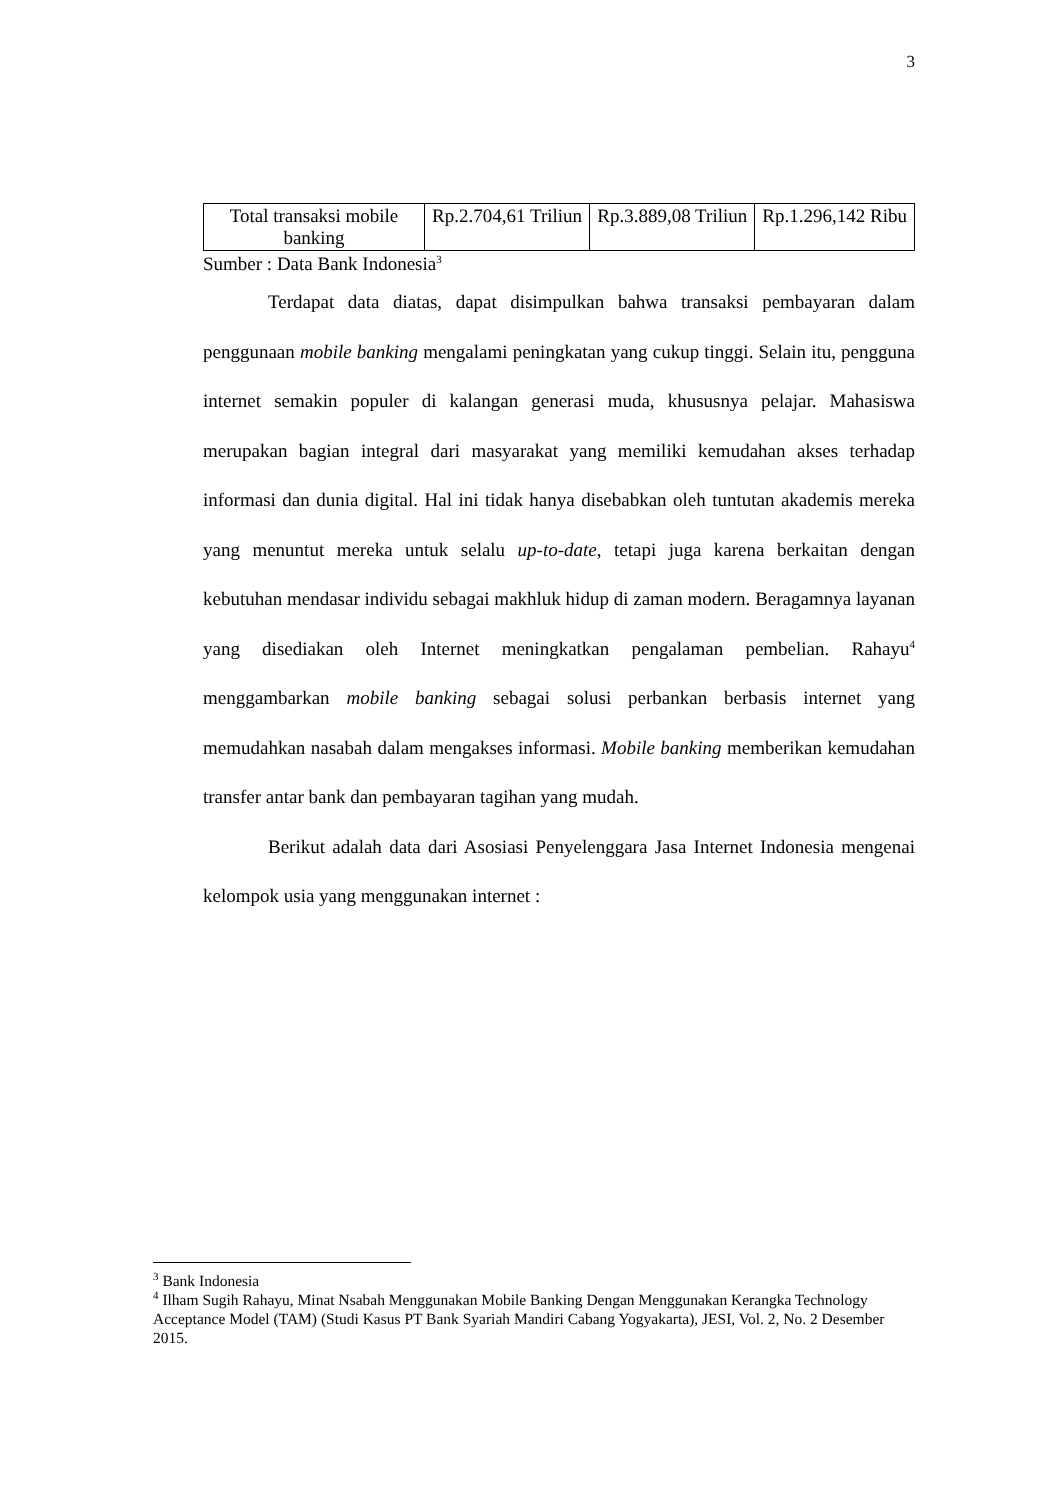3
| Total transaksi mobile banking | Rp.2.704,61 Triliun | Rp.3.889,08 Triliun | Rp.1.296,142 Ribu |
Sumber : Data Bank Indonesia<sup>3</sup>
Terdapat data diatas, dapat disimpulkan bahwa transaksi pembayaran dalam penggunaan mobile banking mengalami peningkatan yang cukup tinggi. Selain itu, pengguna internet semakin populer di kalangan generasi muda, khususnya pelajar. Mahasiswa merupakan bagian integral dari masyarakat yang memiliki kemudahan akses terhadap informasi dan dunia digital. Hal ini tidak hanya disebabkan oleh tuntutan akademis mereka yang menuntut mereka untuk selalu up-to-date, tetapi juga karena berkaitan dengan kebutuhan mendasar individu sebagai makhluk hidup di zaman modern. Beragamnya layanan yang disediakan oleh Internet meningkatkan pengalaman pembelian. Rahayu<sup>4</sup> menggambarkan mobile banking sebagai solusi perbankan berbasis internet yang memudahkan nasabah dalam mengakses informasi. Mobile banking memberikan kemudahan transfer antar bank dan pembayaran tagihan yang mudah.
Berikut adalah data dari Asosiasi Penyelenggara Jasa Internet Indonesia mengenai kelompok usia yang menggunakan internet :
<sup>3</sup> Bank Indonesia
<sup>4</sup> Ilham Sugih Rahayu, Minat Nsabah Menggunakan Mobile Banking Dengan Menggunakan Kerangka Technology Acceptance Model (TAM) (Studi Kasus PT Bank Syariah Mandiri Cabang Yogyakarta), JESI, Vol. 2, No. 2 Desember 2015.